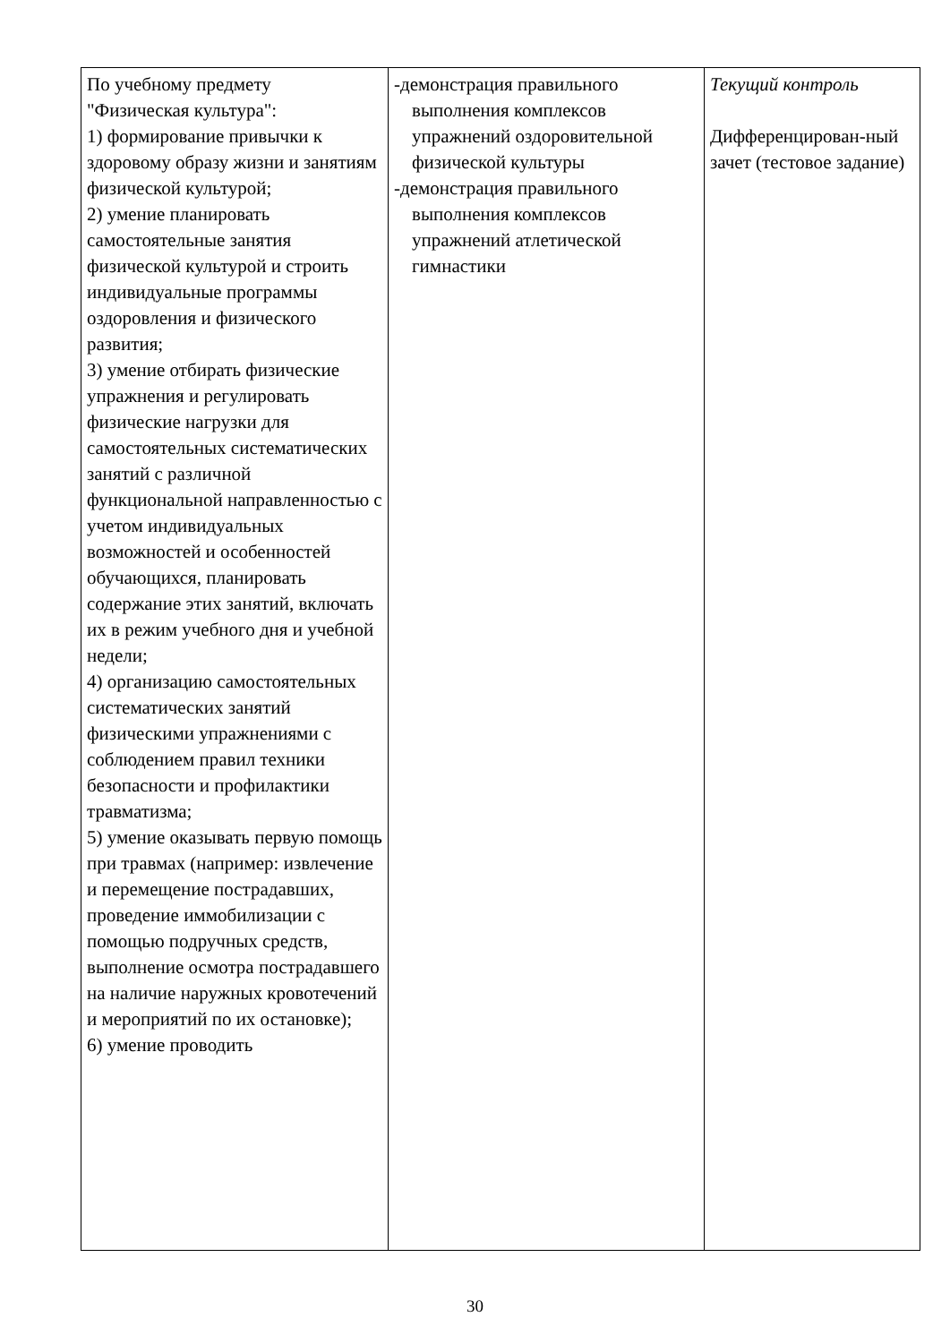| По учебному предмету "Физическая культура": 1) формирование привычки к здоровому образу жизни и занятиям физической культурой; 2) умение планировать самостоятельные занятия физической культурой и строить индивидуальные программы оздоровления и физического развития; 3) умение отбирать физические упражнения и регулировать физические нагрузки для самостоятельных систематических занятий с различной функциональной направленностью с учетом индивидуальных возможностей и особенностей обучающихся, планировать содержание этих занятий, включать их в режим учебного дня и учебной недели; 4) организацию самостоятельных систематических занятий физическими упражнениями с соблюдением правил техники безопасности и профилактики травматизма; 5) умение оказывать первую помощь при травмах (например: извлечение и перемещение пострадавших, проведение иммобилизации с помощью подручных средств, выполнение осмотра пострадавшего на наличие наружных кровотечений и мероприятий по их остановке); 6) умение проводить | -демонстрация правильного выполнения комплексов упражнений оздоровительной физической культуры -демонстрация правильного выполнения комплексов упражнений атлетической гимнастики | Текущий контроль Дифференцирован-ный зачет (тестовое задание) |
30